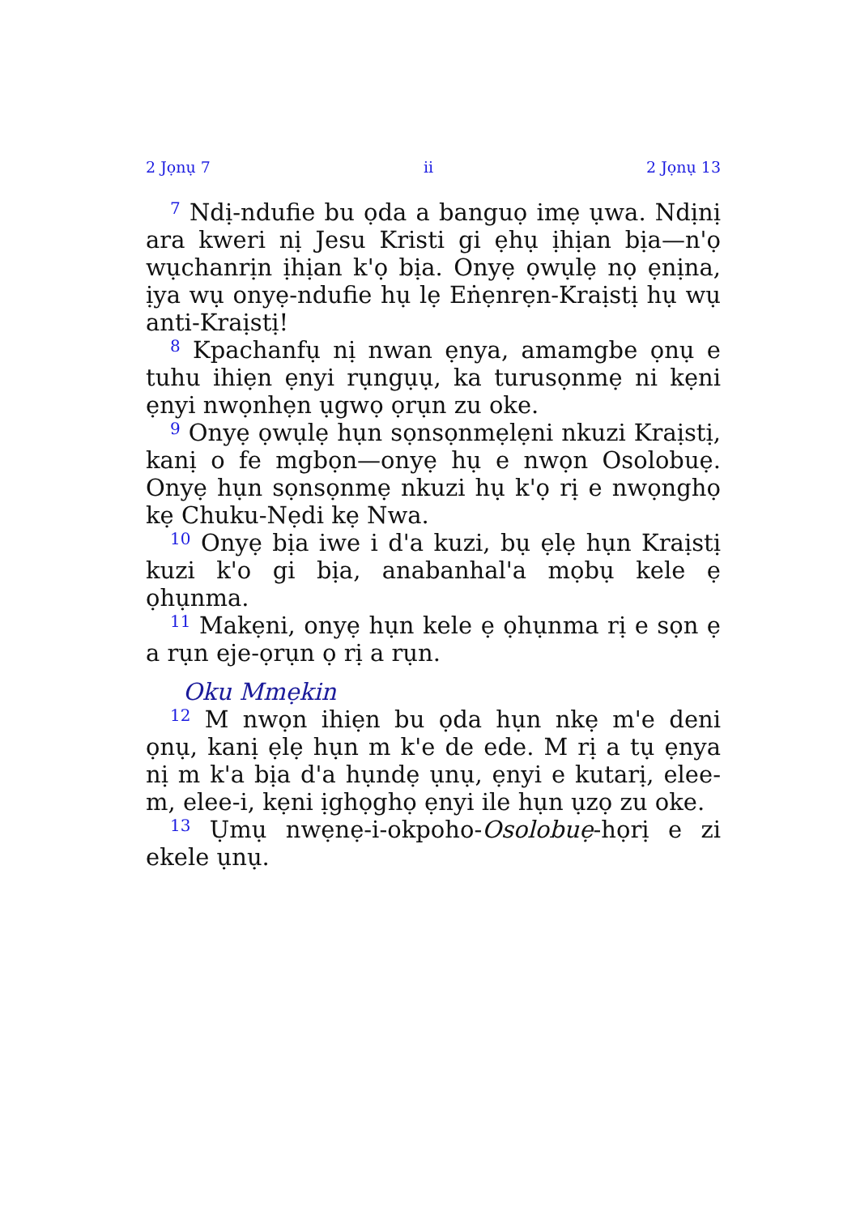2 Jọnụ 7 ii 2 Jọnụ 13
<sup>7</sup> Ndị-ndufie bu ọda a banguọ imẹ ụwa. Ndịnị ara kweri nị Jesu Kristi gi ẹhụ ịhịan bịa—n'ọ wụchanrịn ịhịan k'ọ bịa. Onyẹ ọwụlẹ nọ ẹnịna, ịya wụ onyẹ-ndufie hụ lẹ Eṅẹnrẹn-Kraịstị hụ wụ anti-Kraịstị!
<sup>8</sup> Kpachanfụ nị nwan ẹnya, amamgbe ọnụ e tuhu ihiẹn ẹnyi rụngụụ, ka turusọnmẹ ni kẹni ẹnyi nwọnhẹn ụgwọ ọrụn zu oke.
<sup>9</sup> Onyẹ ọwụlẹ hụn sọnsọnmẹlẹni nkuzi Kraịstị, kanị o fe mgbọn—onyẹ hụ e nwọn Osolobuẹ. Onyẹ hụn sọnsọnmẹ nkuzi hụ k'ọ rị e nwọnghọ kẹ Chuku-Nẹdi kẹ Nwa.
<sup>10</sup> Onyẹ bịa iwe i d'a kuzi, bụ ẹlẹ hụn Kraịstị kuzi k'o gi bịa, anabanhal'a mọbụ kele ẹ ọhụnma.
<sup>11</sup> Makẹni, onyẹ hụn kele ẹ ọhụnma rị e sọn ẹ a rụn eje-ọrụn ọ rị a rụn.
Oku Mmẹkin
<sup>12</sup> M nwọn ihiẹn bu ọda hụn nkẹ m'e deni ọnụ, kanị ẹlẹ hụn m k'e de ede. M rị a tụ ẹnya nị m k'a bịa d'a hụndẹ ụnụ, ẹnyi e kutarị, elee-m, elee-i, kẹni ịghọghọ ẹnyi ile hụn ụzọ zu oke.
<sup>13</sup> Ụmụ nwẹnẹ-i-okpoho-Osolobuẹ-họrị e zi ekele ụnụ.